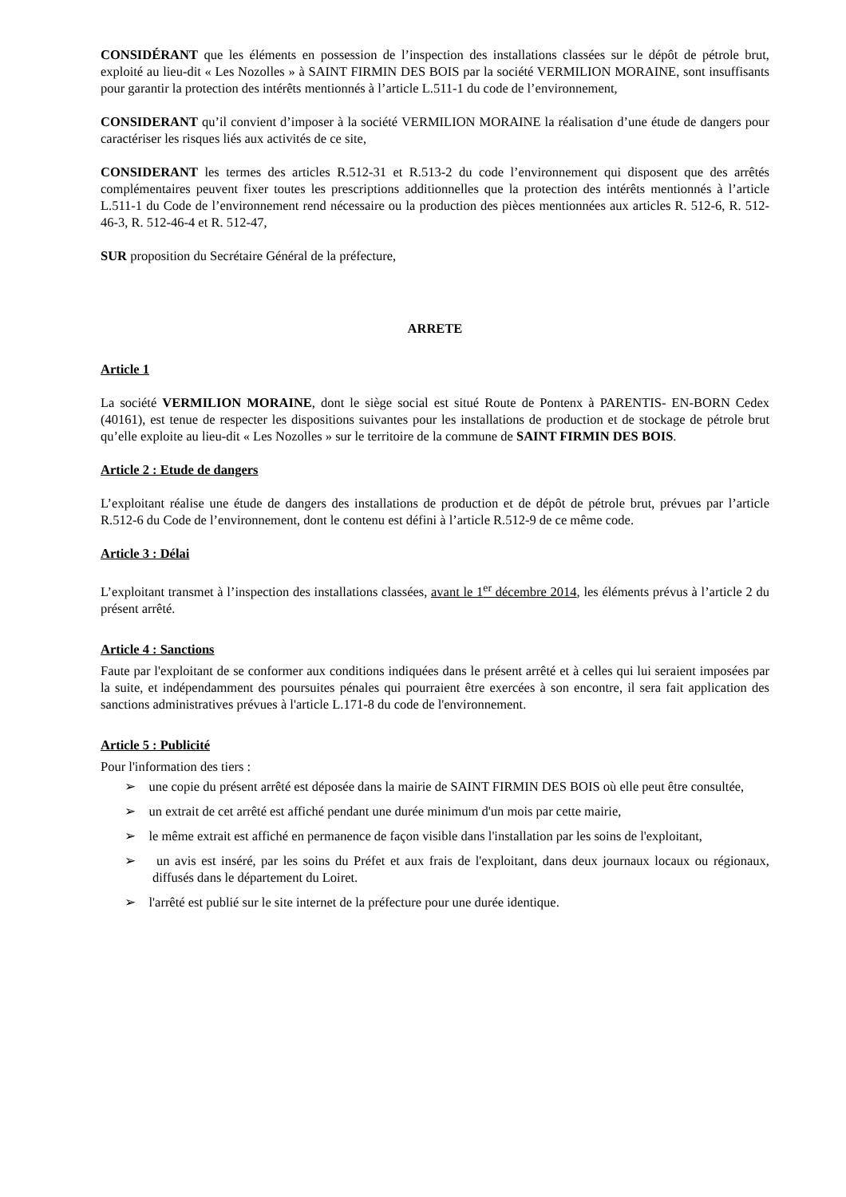CONSIDÉRANT que les éléments en possession de l’inspection des installations classées sur le dépôt de pétrole brut, exploité au lieu-dit « Les Nozolles » à SAINT FIRMIN DES BOIS par la société VERMILION MORAINE, sont insuffisants pour garantir la protection des intérêts mentionnés à l’article L.511-1 du code de l’environnement,
CONSIDERANT qu’il convient d’imposer à la société VERMILION MORAINE la réalisation d’une étude de dangers pour caractériser les risques liés aux activités de ce site,
CONSIDERANT les termes des articles R.512-31 et R.513-2 du code l’environnement qui disposent que des arrêtés complémentaires peuvent fixer toutes les prescriptions additionnelles que la protection des intérêts mentionnés à l’article L.511-1 du Code de l’environnement rend nécessaire ou la production des pièces mentionnées aux articles R. 512-6, R. 512-46-3, R. 512-46-4 et R. 512-47,
SUR proposition du Secrétaire Général de la préfecture,
ARRETE
Article 1
La société VERMILION MORAINE, dont le siège social est situé Route de Pontenx à PARENTIS- EN-BORN Cedex (40161), est tenue de respecter les dispositions suivantes pour les installations de production et de stockage de pétrole brut qu’elle exploite au lieu-dit « Les Nozolles » sur le territoire de la commune de SAINT FIRMIN DES BOIS.
Article 2 : Etude de dangers
L’exploitant réalise une étude de dangers des installations de production et de dépôt de pétrole brut, prévues par l’article R.512-6 du Code de l’environnement, dont le contenu est défini à l’article R.512-9 de ce même code.
Article 3 : Délai
L’exploitant transmet à l’inspection des installations classées, avant le 1<sup>er</sup> décembre 2014, les éléments prévus à l’article 2 du présent arrêté.
Article 4 : Sanctions
Faute par l'exploitant de se conformer aux conditions indiquées dans le présent arrêté et à celles qui lui seraient imposées par la suite, et indépendamment des poursuites pénales qui pourraient être exercées à son encontre, il sera fait application des sanctions administratives prévues à l'article L.171-8 du code de l'environnement.
Article 5 : Publicité
Pour l'information des tiers :
➢ une copie du présent arrêté est déposée dans la mairie de SAINT FIRMIN DES BOIS où elle peut être consultée,
➢ un extrait de cet arrêté est affiché pendant une durée minimum d'un mois par cette mairie,
➢ le même extrait est affiché en permanence de façon visible dans l'installation par les soins de l'exploitant,
➢ un avis est inséré, par les soins du Préfet et aux frais de l'exploitant, dans deux journaux locaux ou régionaux, diffusés dans le département du Loiret.
➢ l'arrêté est publié sur le site internet de la préfecture pour une durée identique.